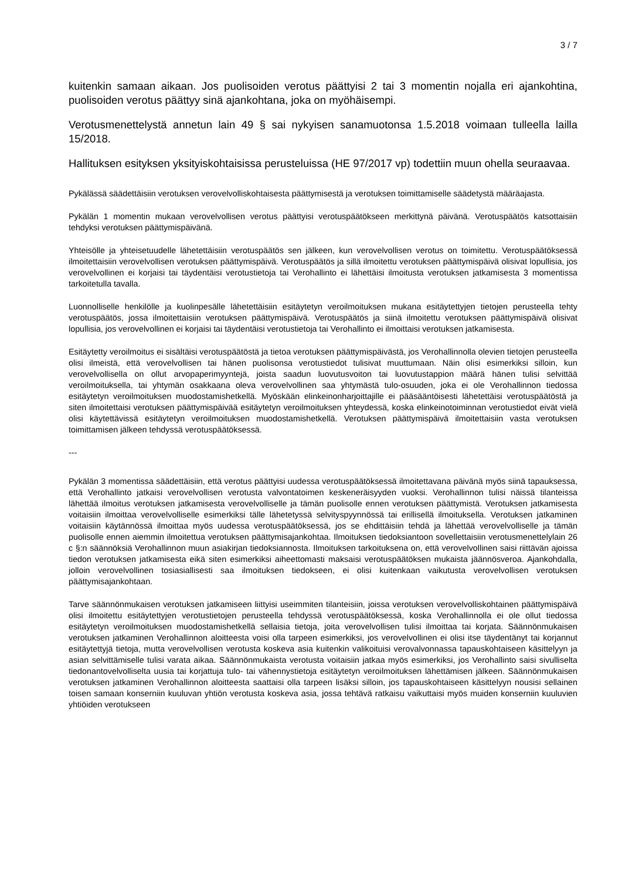3 / 7
kuitenkin samaan aikaan. Jos puolisoiden verotus päättyisi 2 tai 3 momentin nojalla eri ajankohtina, puolisoiden verotus päättyy sinä ajankohtana, joka on myöhäisempi.
Verotusmenettelystä annetun lain 49 § sai nykyisen sanamuotonsa 1.5.2018 voimaan tulleella lailla 15/2018.
Hallituksen esityksen yksityiskohtaisissa perusteluissa (HE 97/2017 vp) todettiin muun ohella seuraavaa.
Pykälässä säädettäisiin verotuksen verovelvolliskohtaisesta päättymisestä ja verotuksen toimittamiselle säädetystä määräajasta.
Pykälän 1 momentin mukaan verovelvollisen verotus päättyisi verotuspäätökseen merkittynä päivänä. Verotuspäätös katsottaisiin tehdyksi verotuksen päättymispäivänä.
Yhteisölle ja yhteisetuudelle lähetettäisiin verotuspäätös sen jälkeen, kun verovelvollisen verotus on toimitettu. Verotuspäätöksessä ilmoitettaisiin verovelvollisen verotuksen päättymispäivä. Verotuspäätös ja sillä ilmoitettu verotuksen päättymispäivä olisivat lopullisia, jos verovelvollinen ei korjaisi tai täydentäisi verotustietoja tai Verohallinto ei lähettäisi ilmoitusta verotuksen jatkamisesta 3 momentissa tarkoitetulla tavalla.
Luonnolliselle henkilölle ja kuolinpesälle lähetettäisiin esitäytetyn veroilmoituksen mukana esitäytettyjen tietojen perusteella tehty verotuspäätös, jossa ilmoitettaisiin verotuksen päättymispäivä. Verotuspäätös ja siinä ilmoitettu verotuksen päättymispäivä olisivat lopullisia, jos verovelvollinen ei korjaisi tai täydentäisi verotustietoja tai Verohallinto ei ilmoittaisi verotuksen jatkamisesta.
Esitäytetty veroilmoitus ei sisältäisi verotuspäätöstä ja tietoa verotuksen päättymispäivästä, jos Verohallinnolla olevien tietojen perusteella olisi ilmeistä, että verovelvollisen tai hänen puolisonsa verotustiedot tulisivat muuttumaan. Näin olisi esimerkiksi silloin, kun verovelvollisella on ollut arvopaperimyyntejä, joista saadun luovutusvoiton tai luovutustappion määrä hänen tulisi selvittää veroilmoituksella, tai yhtymän osakkaana oleva verovelvollinen saa yhtymästä tulo-osuuden, joka ei ole Verohallinnon tiedossa esitäytetyn veroilmoituksen muodostamishetkellä. Myöskään elinkeinonharjoittajille ei pääsääntöisesti lähetettäisi verotuspäätöstä ja siten ilmoitettaisi verotuksen päättymispäivää esitäytetyn veroilmoituksen yhteydessä, koska elinkeinotoiminnan verotustiedot eivät vielä olisi käytettävissä esitäytetyn veroilmoituksen muodostamishetkellä. Verotuksen päättymispäivä ilmoitettaisiin vasta verotuksen toimittamisen jälkeen tehdyssä verotuspäätöksessä.
---
Pykälän 3 momentissa säädettäisiin, että verotus päättyisi uudessa verotuspäätöksessä ilmoitettavana päivänä myös siinä tapauksessa, että Verohallinto jatkaisi verovelvollisen verotusta valvontatoimen keskeneräisyyden vuoksi. Verohallinnon tulisi näissä tilanteissa lähettää ilmoitus verotuksen jatkamisesta verovelvolliselle ja tämän puolisolle ennen verotuksen päättymistä. Verotuksen jatkamisesta voitaisiin ilmoittaa verovelvolliselle esimerkiksi tälle lähetetyssä selvityspyynnössä tai erillisellä ilmoituksella. Verotuksen jatkaminen voitaisiin käytännössä ilmoittaa myös uudessa verotuspäätöksessä, jos se ehdittäisiin tehdä ja lähettää verovelvolliselle ja tämän puolisolle ennen aiemmin ilmoitettua verotuksen päättymisajankohtaa. Ilmoituksen tiedoksiantoon sovellettaisiin verotusmenettelylain 26 c §:n säännöksiä Verohallinnon muun asiakirjan tiedoksiannosta. Ilmoituksen tarkoituksena on, että verovelvollinen saisi riittävän ajoissa tiedon verotuksen jatkamisesta eikä siten esimerkiksi aiheettomasti maksaisi verotuspäätöksen mukaista jäännösveroa. Ajankohdalla, jolloin verovelvollinen tosiasiallisesti saa ilmoituksen tiedokseen, ei olisi kuitenkaan vaikutusta verovelvollisen verotuksen päättymisajankohtaan.
Tarve säännönmukaisen verotuksen jatkamiseen liittyisi useimmiten tilanteisiin, joissa verotuksen verovelvolliskohtainen päättymispäivä olisi ilmoitettu esitäytettyjen verotustietojen perusteella tehdyssä verotuspäätöksessä, koska Verohallinnolla ei ole ollut tiedossa esitäytetyn veroilmoituksen muodostamishetkellä sellaisia tietoja, joita verovelvollisen tulisi ilmoittaa tai korjata. Säännönmukaisen verotuksen jatkaminen Verohallinnon aloitteesta voisi olla tarpeen esimerkiksi, jos verovelvollinen ei olisi itse täydentänyt tai korjannut esitäytettyjä tietoja, mutta verovelvollisen verotusta koskeva asia kuitenkin valikoituisi verovalvonnassa tapauskohtaiseen käsittelyyn ja asian selvittämiselle tulisi varata aikaa. Säännönmukaista verotusta voitaisiin jatkaa myös esimerkiksi, jos Verohallinto saisi sivulliselta tiedonantovelvolliselta uusia tai korjattuja tulo- tai vähennystietoja esitäytetyn veroilmoituksen lähettämisen jälkeen. Säännönmukaisen verotuksen jatkaminen Verohallinnon aloitteesta saattaisi olla tarpeen lisäksi silloin, jos tapauskohtaiseen käsittelyyn nousisi sellainen toisen samaan konserniin kuuluvan yhtiön verotusta koskeva asia, jossa tehtävä ratkaisu vaikuttaisi myös muiden konserniin kuuluvien yhtiöiden verotukseen